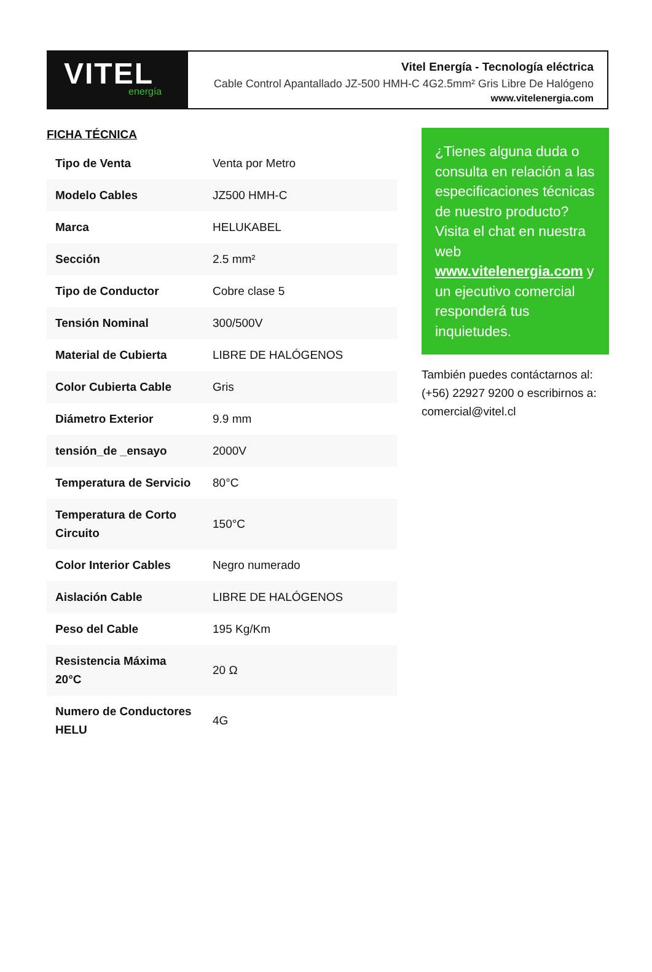VITEL
energía
Vitel Energía - Tecnología eléctrica
Cable Control Apantallado JZ-500 HMH-C 4G2.5mm² Gris Libre De Halógeno
www.vitelenergia.com
FICHA TÉCNICA
| Tipo de Venta | Venta por Metro |
| Modelo Cables | JZ500 HMH-C |
| Marca | HELUKABEL |
| Sección | 2.5 mm² |
| Tipo de Conductor | Cobre clase 5 |
| Tensión Nominal | 300/500V |
| Material de Cubierta | LIBRE DE HALÓGENOS |
| Color Cubierta Cable | Gris |
| Diámetro Exterior | 9.9 mm |
| tensión_de _ensayo | 2000V |
| Temperatura de Servicio | 80°C |
| Temperatura de Corto Circuito | 150°C |
| Color Interior Cables | Negro numerado |
| Aislación Cable | LIBRE DE HALÓGENOS |
| Peso del Cable | 195 Kg/Km |
| Resistencia Máxima 20°C | 20 Ω |
| Numero de Conductores HELU | 4G |
¿Tienes alguna duda o consulta en relación a las especificaciones técnicas de nuestro producto? Visita el chat en nuestra web www.vitelenergia.com y un ejecutivo comercial responderá tus inquietudes.
También puedes contáctarnos al: (+56) 22927 9200 o escribirnos a: comercial@vitel.cl